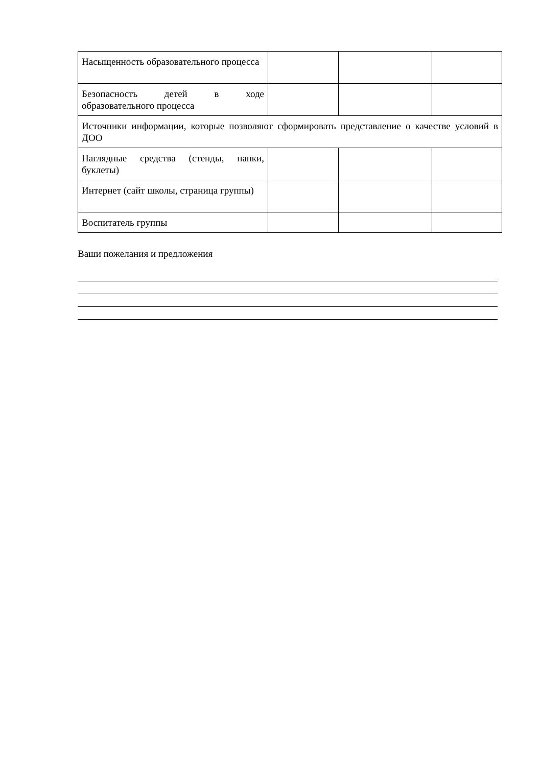| Насыщенность образовательного процесса | | | |
| Безопасность детей в ходе образовательного процесса | | | |
| Источники информации, которые позволяют сформировать представление о качестве условий в ДОО | | | |
| Наглядные средства (стенды, папки, буклеты) | | | |
| Интернет (сайт школы, страница группы) | | | |
| Воспитатель группы | | | |
Ваши пожелания и предложения